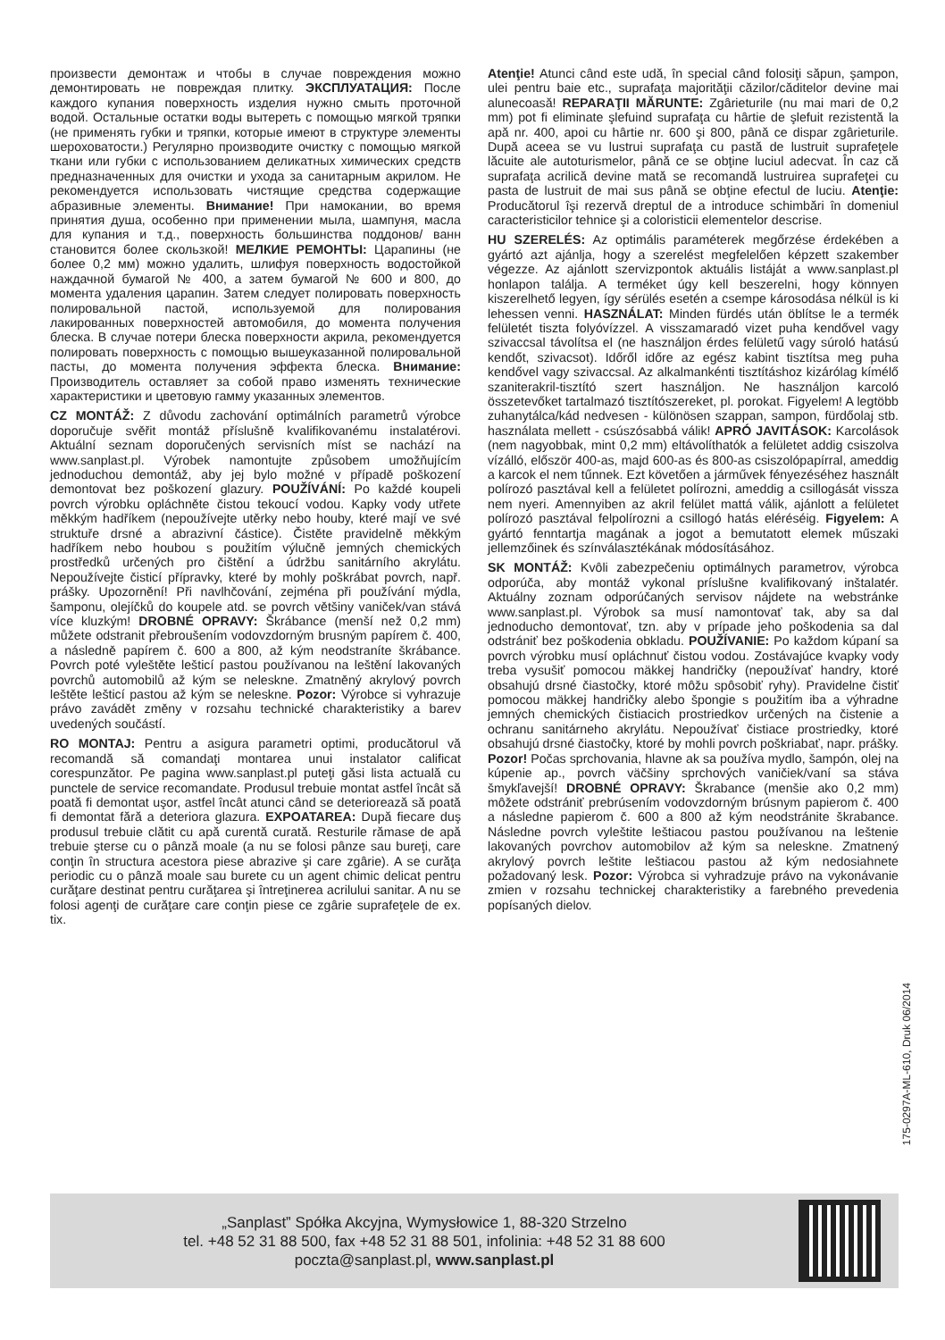произвести демонтаж и чтобы в случае повреждения можно демонтировать не повреждая плитку. ЭКСПЛУАТАЦИЯ: После каждого купания поверхность изделия нужно смыть проточной водой. Остальные остатки воды вытереть с помощью мягкой тряпки (не применять губки и тряпки, которые имеют в структуре элементы шероховатости.) Регулярно производите очистку с помощью мягкой ткани или губки с использованием деликатных химических средств предназначенных для очистки и ухода за санитарным акрилом. Не рекомендуется использовать чистящие средства содержащие абразивные элементы. Внимание! При намокании, во время принятия душа, особенно при применении мыла, шампуня, масла для купания и т.д., поверхность большинства поддонов/ ванн становится более скользкой! МЕЛКИЕ РЕМОНТЫ: Царапины (не более 0,2 мм) можно удалить, шлифуя поверхность водостойкой наждачной бумагой № 400, а затем бумагой № 600 и 800, до момента удаления царапин. Затем следует полировать поверхность полировальной пастой, используемой для полирования лакированных поверхностей автомобиля, до момента получения блеска. В случае потери блеска поверхности акрила, рекомендуется полировать поверхность с помощью вышеуказанной полировальной пасты, до момента получения эффекта блеска. Внимание: Производитель оставляет за собой право изменять технические характеристики и цветовую гамму указанных элементов.
CZ MONTÁŽ: Z důvodu zachování optimálních parametrů výrobce doporučuje svěřit montáž příslušně kvalifikovanému instalatérovi. Aktuální seznam doporučených servisních míst se nachází na www.sanplast.pl. Výrobek namontujte způsobem umožňujícím jednoduchou demontáž, aby jej bylo možné v případě poškození demontovat bez poškození glazury. POUŽÍVÁNÍ: Po každé koupeli povrch výrobku opláchněte čistou tekoucí vodou. Kapky vody utřete měkkým hadříkem (nepoužívejte utěrky nebo houby, které mají ve své struktuře drsné a abrazivní částice). Čistěte pravidelně měkkým hadříkem nebo houbou s použitím výlučně jemných chemických prostředků určených pro čištění a údržbu sanitárního akrylátu. Nepoužívejte čisticí přípravky, které by mohly poškrábat povrch, např. prášky. Upozornění! Při navlhčování, zejména při používání mýdla, šamponu, olejíčků do koupele atd. se povrch většiny vaniček/van stává více kluzkým! DROBNÉ OPRAVY: Škrábance (menší než 0,2 mm) můžete odstranit přebroušením vodovzdorným brusným papírem č. 400, a následně papírem č. 600 a 800, až kým neodstraníte škrábance. Povrch poté vyleštěte lešticí pastou používanou na leštění lakovaných povrchů automobilů až kým se neleskne. Zmatněný akrylový povrch leštěte lešticí pastou až kým se neleskne. Pozor: Výrobce si vyhrazuje právo zavádět změny v rozsahu technické charakteristiky a barev uvedených součástí.
RO MONTAJ: Pentru a asigura parametri optimi, producătorul vă recomandă să comandaţi montarea unui instalator calificat corespunzător. Pe pagina www.sanplast.pl puteţi găsi lista actuală cu punctele de service recomandate. Produsul trebuie montat astfel încât să poată fi demontat uşor, astfel încât atunci când se deteriorează să poată fi demontat fără a deteriora glazura. EXPOATAREA: După fiecare duş produsul trebuie clătit cu apă curentă curată. Resturile rămase de apă trebuie şterse cu o pânză moale (a nu se folosi pânze sau bureţi, care conţin în structura acestora piese abrazive şi care zgârie). A se curăţa periodic cu o pânză moale sau burete cu un agent chimic delicat pentru curăţare destinat pentru curăţarea şi întreţinerea acrilului sanitar. A nu se folosi agenţi de curăţare care conţin piese ce zgârie suprafeţele de ex. tix.
Atenţie! Atunci când este udă, în special când folosiţi săpun, şampon, ulei pentru baie etc., suprafaţa majorităţii căzilor/căditelor devine mai alunecoasă! REPARAŢII MĂRUNTE: Zgârieturile (nu mai mari de 0,2 mm) pot fi eliminate şlefuind suprafaţa cu hârtie de şlefuit rezistentă la apă nr. 400, apoi cu hârtie nr. 600 şi 800, până ce dispar zgârieturile. După aceea se vu lustrui suprafaţa cu pastă de lustruit suprafeţele lăcuite ale autoturismelor, până ce se obţine luciul adecvat. În caz că suprafaţa acrilică devine mată se recomandă lustruirea suprafeţei cu pasta de lustruit de mai sus până se obţine efectul de luciu. Atenţie: Producătorul îşi rezervă dreptul de a introduce schimbări în domeniul caracteristicilor tehnice şi a coloristicii elementelor descrise.
HU SZERELÉS: Az optimális paraméterek megőrzése érdekében a gyártó azt ajánlja, hogy a szerelést megfelelően képzett szakember végezze. Az ajánlott szervizpontok aktuális listáját a www.sanplast.pl honlapon találja. A terméket úgy kell beszerelni, hogy könnyen kiszerelhető legyen, így sérülés esetén a csempe károsodása nélkül is ki lehessen venni. HASZNÁLAT: Minden fürdés után öblítse le a termék felületét tiszta folyóvízzel. A visszamaradó vizet puha kendővel vagy szivaccsal távolítsa el (ne használjon érdes felületű vagy súroló hatású kendőt, szivacsot). Időről időre az egész kabint tisztítsa meg puha kendővel vagy szivaccsal. Az alkalmankénti tisztításhoz kizárólag kímélő szaniterakril-tisztító szert használjon. Ne használjon karcoló összetevőket tartalmazó tisztítószereket, pl. porokat. Figyelem! A legtöbb zuhanytálca/kád nedvesen - különösen szappan, sampon, fürdőolaj stb. használata mellett - csúszósabbá válik! APRÓ JAVITÁSOK: Karcolások (nem nagyobbak, mint 0,2 mm) eltávolíthatók a felületet addig csiszolva vízálló, először 400-as, majd 600-as és 800-as csiszolópapírral, ameddig a karcok el nem tűnnek. Ezt követően a járművek fényezéséhez használt polírozó pasztával kell a felületet polírozni, ameddig a csillogását vissza nem nyeri. Amennyiben az akril felület mattá válik, ajánlott a felületet polírozó pasztával felpolírozni a csillogó hatás eléréséig. Figyelem: A gyártó fenntartja magának a jogot a bemutatott elemek műszaki jellemzőinek és színválasztékának módosításához.
SK MONTÁŽ: Kvôli zabezpečeniu optimálnych parametrov, výrobca odporúča, aby montáž vykonal príslušne kvalifikovaný inštalatér. Aktuálny zoznam odporúčaných servisov nájdete na webstránke www.sanplast.pl. Výrobok sa musí namontovať tak, aby sa dal jednoducho demontovať, tzn. aby v prípade jeho poškodenia sa dal odstrániť bez poškodenia obkladu. POUŽÍVANIE: Po každom kúpaní sa povrch výrobku musí opláchnuť čistou vodou. Zostávajúce kvapky vody treba vysušiť pomocou mäkkej handričky (nepoužívať handry, ktoré obsahujú drsné čiastočky, ktoré môžu spôsobiť ryhy). Pravidelne čistiť pomocou mäkkej handričky alebo špongie s použitím iba a výhradne jemných chemických čistiacich prostriedkov určených na čistenie a ochranu sanitárneho akrylátu. Nepoužívať čistiace prostriedky, ktoré obsahujú drsné čiastočky, ktoré by mohli povrch poškriabať, napr. prášky. Pozor! Počas sprchovania, hlavne ak sa používa mydlo, šampón, olej na kúpenie ap., povrch väčšiny sprchových vaničiek/vaní sa stáva šmykľavejší! DROBNÉ OPRAVY: Škrabance (menšie ako 0,2 mm) môžete odstrániť prebrúsením vodovzdorným brúsnym papierom č. 400 a následne papierom č. 600 a 800 až kým neodstránite škrabance. Následne povrch vyleštite leštiacou pastou používanou na leštenie lakovaných povrchov automobilov až kým sa neleskne. Zmatnený akrylový povrch leštite leštiacou pastou až kým nedosiahnete požadovaný lesk. Pozor: Výrobca si vyhradzuje právo na vykonávanie zmien v rozsahu technickej charakteristiky a farebného prevedenia popísaných dielov.
175-0297A-ML-610, Druk 06/2014
„Sanplast” Spółka Akcyjna, Wymysłowice 1, 88-320 Strzelno
tel. +48 52 31 88 500, fax +48 52 31 88 501, infolinia: +48 52 31 88 600
poczta@sanplast.pl, www.sanplast.pl